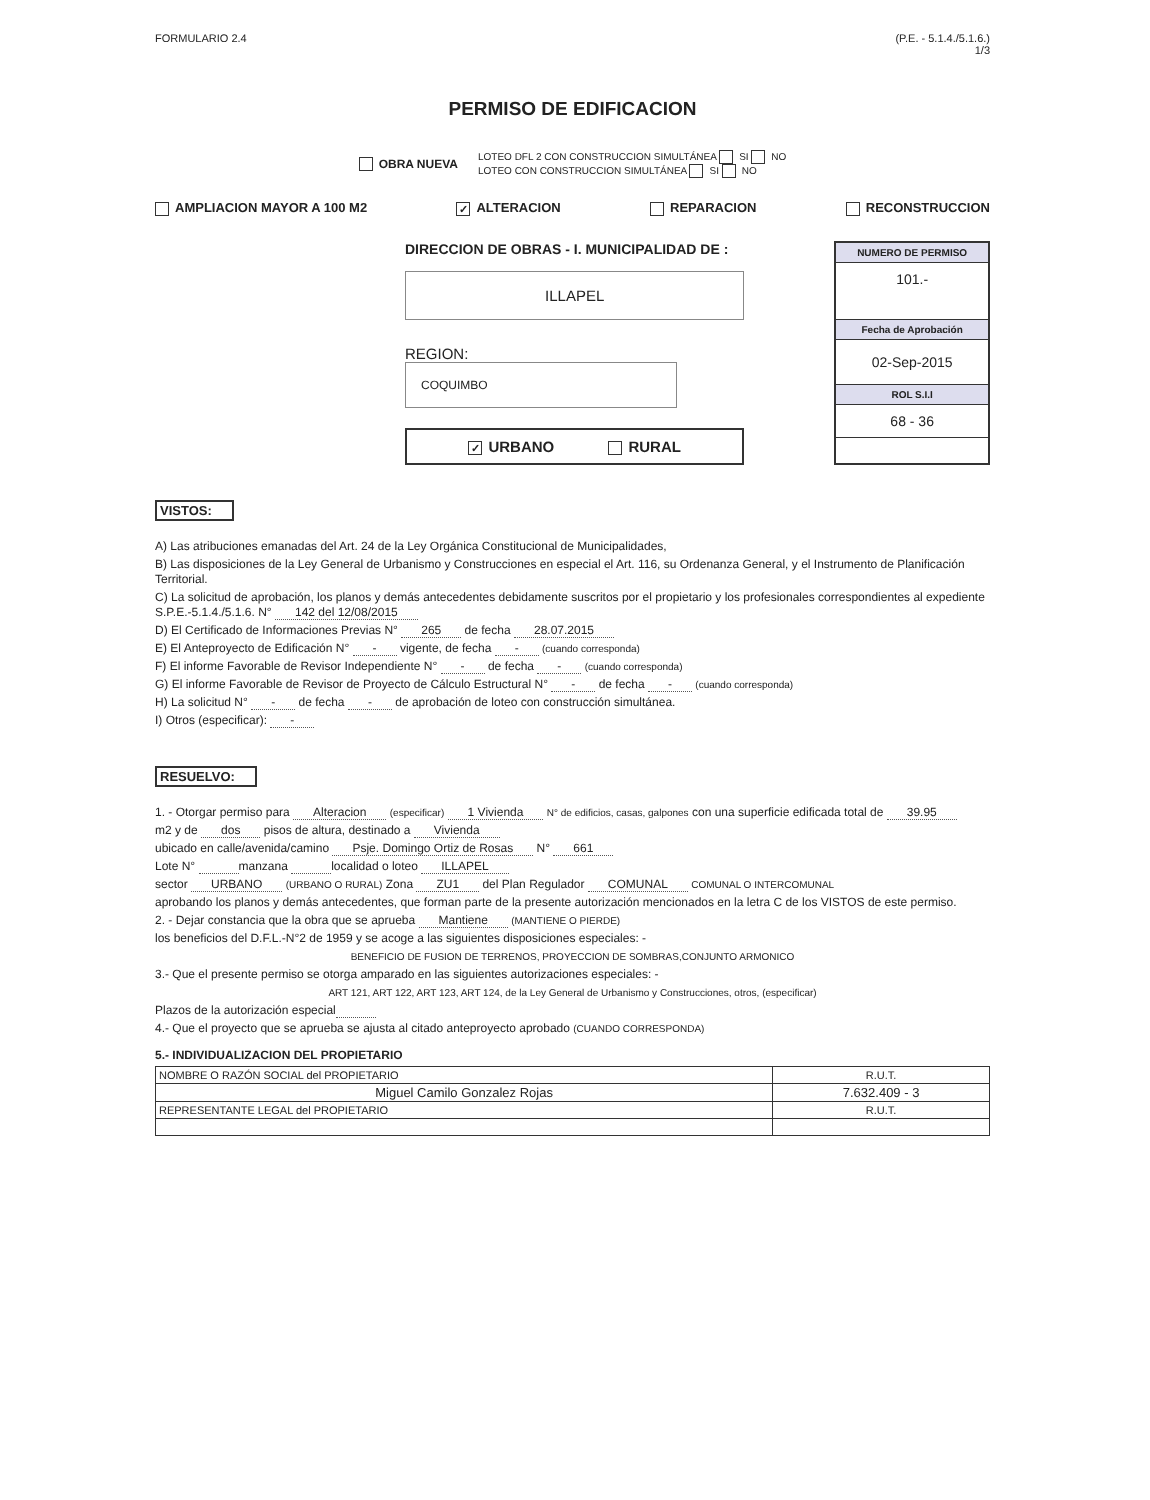FORMULARIO 2.4 (P.E. - 5.1.4./5.1.6.)
1/3
PERMISO DE EDIFICACION
OBRA NUEVA LOTEO DFL 2 CON CONSTRUCCION SIMULTÁNEA SI NO
LOTEO CON CONSTRUCCION SIMULTÁNEA SI NO
AMPLIACION MAYOR A 100 M2 ✓ ALTERACION REPARACION RECONSTRUCCION
DIRECCION DE OBRAS - I. MUNICIPALIDAD DE :
ILLAPEL
REGION: COQUIMBO
✓ URBANO RURAL
NUMERO DE PERMISO
101.-
Fecha de Aprobación
02-Sep-2015
ROL S.I.I
68 - 36
VISTOS:
A) Las atribuciones emanadas del Art. 24 de la Ley Orgánica Constitucional de Municipalidades,
B) Las disposiciones de la Ley General de Urbanismo y Construcciones en especial el Art. 116, su Ordenanza General, y el Instrumento de Planificación Territorial.
C) La solicitud de aprobación, los planos y demás antecedentes debidamente suscritos por el propietario y los profesionales correspondientes al expediente S.P.E.-5.1.4./5.1.6. N° 142 del 12/08/2015
D) El Certificado de Informaciones Previas N° 265 de fecha 28.07.2015
E) El Anteproyecto de Edificación N° - vigente, de fecha - (cuando corresponda)
F) El informe Favorable de Revisor Independiente N° - de fecha - (cuando corresponda)
G) El informe Favorable de Revisor de Proyecto de Cálculo Estructural N° - de fecha - (cuando corresponda)
H) La solicitud N° - de fecha - de aprobación de loteo con construcción simultánea.
I) Otros (especificar): -
RESUELVO:
1. - Otorgar permiso para Alteracion (especificar) 1 Vivienda N° de edificios, casas, galpones con una superficie edificada total de 39.95
m2 y de dos pisos de altura, destinado a Vivienda
ubicado en calle/avenida/camino Psje. Domingo Ortiz de Rosas N° 661
Lote N° manzana localidad o loteo ILLAPEL
sector URBANO (URBANO O RURAL) Zona ZU1 del Plan Regulador COMUNAL COMUNAL O INTERCOMUNAL
aprobando los planos y demás antecedentes, que forman parte de la presente autorización mencionados en la letra C de los VISTOS de este permiso.
2. - Dejar constancia que la obra que se aprueba Mantiene (MANTIENE O PIERDE)
los beneficios del D.F.L.-N°2 de 1959 y se acoge a las siguientes disposiciones especiales: -
BENEFICIO DE FUSION DE TERRENOS, PROYECCION DE SOMBRAS,CONJUNTO ARMONICO
3.- Que el presente permiso se otorga amparado en las siguientes autorizaciones especiales: -
ART 121, ART 122, ART 123, ART 124, de la Ley General de Urbanismo y Construcciones, otros, (especificar)
Plazos de la autorización especial
4.- Que el proyecto que se aprueba se ajusta al citado anteproyecto aprobado (CUANDO CORRESPONDA)
5.- INDIVIDUALIZACION DEL PROPIETARIO
| NOMBRE O RAZÓN SOCIAL del PROPIETARIO | R.U.T. |
| Miguel Camilo Gonzalez Rojas | 7.632.409 - 3 |
| REPRESENTANTE LEGAL del PROPIETARIO | R.U.T. |